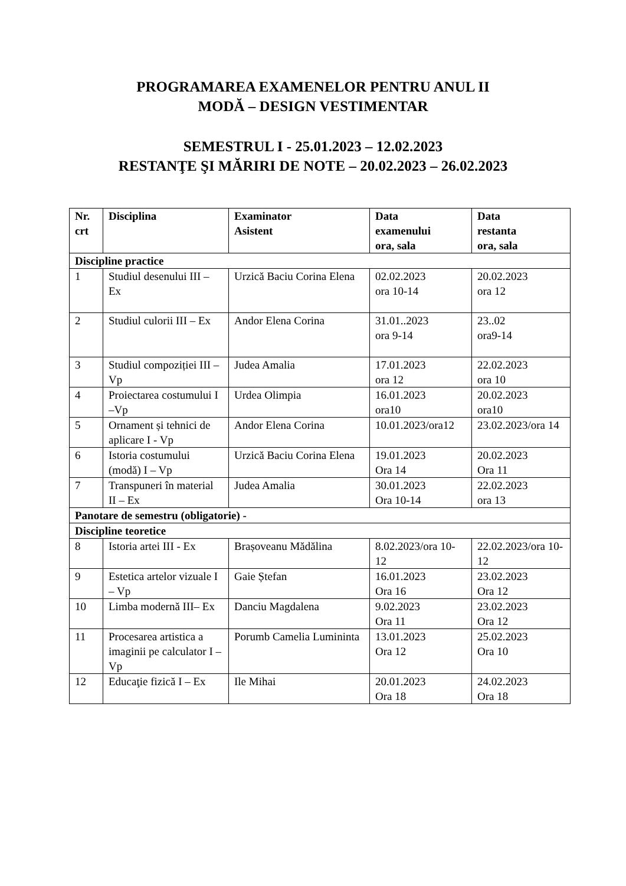PROGRAMAREA EXAMENELOR PENTRU ANUL II
MODĂ – DESIGN VESTIMENTAR
SEMESTRUL I - 25.01.2023 – 12.02.2023
RESTANŢE ŞI MĂRIRI DE NOTE – 20.02.2023 – 26.02.2023
| Nr. crt | Disciplina | Examinator Asistent | Data examenului ora, sala | Data restanta ora, sala |
| --- | --- | --- | --- | --- |
| Discipline practice | | | | |
| 1 | Studiul desenului III – Ex | Urzică Baciu Corina Elena | 02.02.2023 ora 10-14 | 20.02.2023 ora 12 |
| 2 | Studiul culorii III – Ex | Andor Elena Corina | 31.01..2023 ora 9-14 | 23..02 ora9-14 |
| 3 | Studiul compoziției III – Vp | Judea Amalia | 17.01.2023 ora 12 | 22.02.2023 ora 10 |
| 4 | Proiectarea costumului I –Vp | Urdea Olimpia | 16.01.2023 ora10 | 20.02.2023 ora10 |
| 5 | Ornament și tehnici de aplicare I - Vp | Andor Elena Corina | 10.01.2023/ora12 | 23.02.2023/ora 14 |
| 6 | Istoria costumului (modă) I – Vp | Urzică Baciu Corina Elena | 19.01.2023 Ora 14 | 20.02.2023 Ora 11 |
| 7 | Transpuneri în material II – Ex | Judea Amalia | 30.01.2023 Ora 10-14 | 22.02.2023 ora 13 |
| Panotare de semestru (obligatorie) - | | | | |
| Discipline teoretice | | | | |
| 8 | Istoria artei III - Ex | Brașoveanu Mădălina | 8.02.2023/ora 10-12 | 22.02.2023/ora 10-12 |
| 9 | Estetica artelor vizuale I – Vp | Gaie Ștefan | 16.01.2023 Ora 16 | 23.02.2023 Ora 12 |
| 10 | Limba modernă III– Ex | Danciu Magdalena | 9.02.2023 Ora 11 | 23.02.2023 Ora 12 |
| 11 | Procesarea artistica a imaginii pe calculator I – Vp | Porumb Camelia Lumininta | 13.01.2023 Ora 12 | 25.02.2023 Ora 10 |
| 12 | Educaţie fizică I – Ex | Ile Mihai | 20.01.2023 Ora 18 | 24.02.2023 Ora 18 |